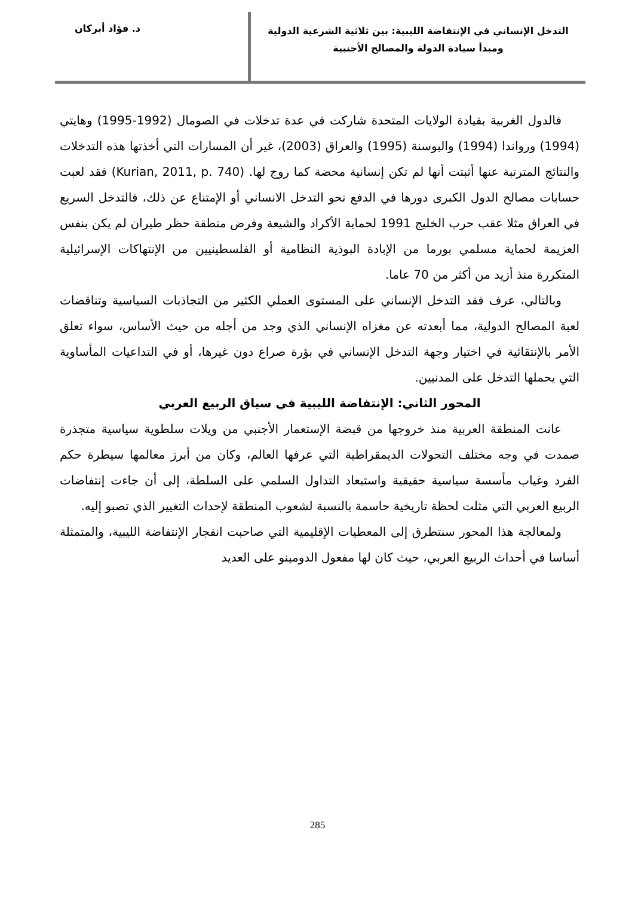التدخل الإنساني في الإنتفاضة الليبية: بين ثلاثية الشرعية الدولية
ومبدأ سيادة الدولة والمصالح الأجنبية
د. فؤاد أبركان
فالدول الغربية بقيادة الولايات المتحدة شاركت في عدة تدخلات في الصومال (1992-1995) وهايتي (1994) ورواندا (1994) والبوسنة (1995) والعراق (2003)، غير أن المسارات التي أخذتها هذه التدخلات والنتائج المترتبة عنها أثبتت أنها لم تكن إنسانية محضة كما روج لها. (Kurian, 2011, p. 740) فقد لعبت حسابات مصالح الدول الكبرى دورها في الدفع نحو التدخل الانساني أو الإمتناع عن ذلك، فالتدخل السريع في العراق مثلا عقب حرب الخليج 1991 لحماية الأكراد والشيعة وفرض منطقة حظر طيران لم يكن بنفس العزيمة لحماية مسلمي بورما من الإبادة البوذية النظامية أو الفلسطينيين من الإنتهاكات الإسرائيلية المتكررة منذ أزيد من أكثر من 70 عاما.
وبالتالي، عرف فقد التدخل الإنساني على المستوى العملي الكثير من التجاذبات السياسية وتناقضات لعبة المصالح الدولية، مما أبعدته عن مغزاه الإنساني الذي وجد من أجله من حيث الأساس، سواء تعلق الأمر بالإنتقائية في اختيار وجهة التدخل الإنساني في بؤرة صراع دون غيرها، أو في التداعيات المأساوية التي يحملها التدخل على المدنيين.
المحور الثاني: الإنتفاضة الليبية في سياق الربيع العربي
عانت المنطقة العربية منذ خروجها من قبضة الإستعمار الأجنبي من ويلات سلطوية سياسية متجذرة صمدت في وجه مختلف التحولات الديمقراطية التي عرفها العالم، وكان من أبرز معالمها سيطرة حكم الفرد وغياب مأسسة سياسية حقيقية واستبعاد التداول السلمي على السلطة، إلى أن جاءت إنتفاضات الربيع العربي التي مثلت لحظة تاريخية حاسمة بالنسبة لشعوب المنطقة لإحداث التغيير الذي تصبو إليه.
ولمعالجة هذا المحور سنتطرق إلى المعطيات الإقليمية التي صاحبت انفجار الإنتفاضة الليبية، والمتمثلة أساسا في أحداث الربيع العربي، حيث كان لها مفعول الدومينو على العديد
285